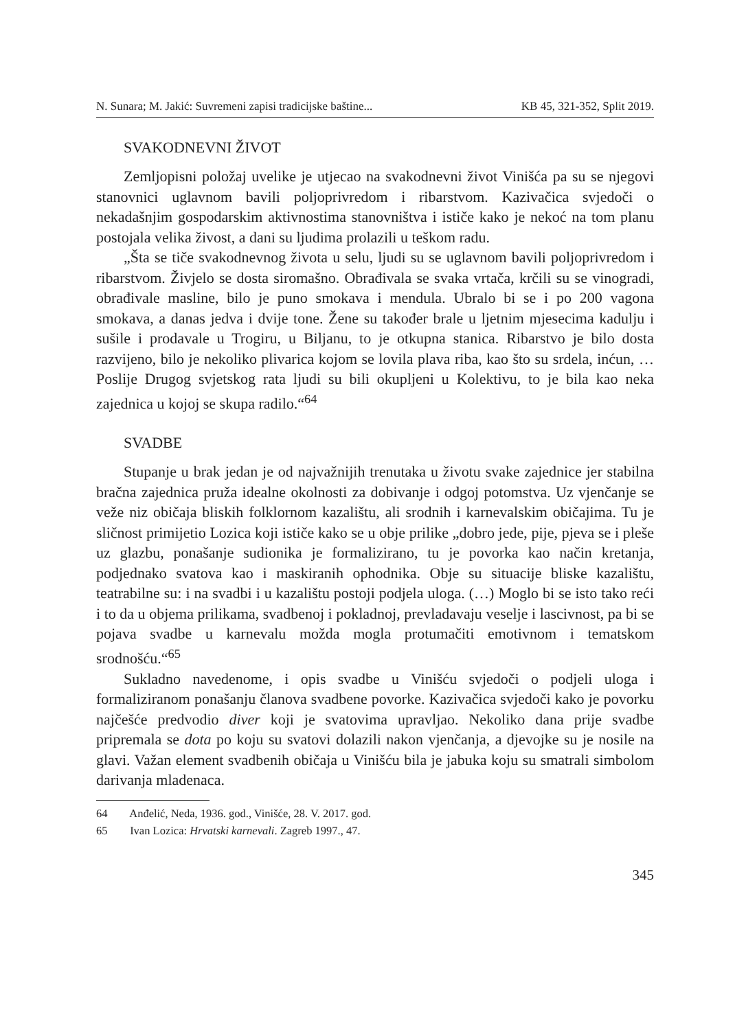N. Sunara; M. Jakić: Suvremeni zapisi tradicijske baštine... KB 45, 321-352, Split 2019.
SVAKODNEVNI ŽIVOT
Zemljopisni položaj uvelike je utjecao na svakodnevni život Vinišća pa su se njegovi stanovnici uglavnom bavili poljoprivredom i ribarstvom. Kazivačica svjedoči o nekadašnjim gospodarskim aktivnostima stanovništva i ističe kako je nekoć na tom planu postojala velika živost, a dani su ljudima prolazili u teškom radu.
„Šta se tiče svakodnevnog života u selu, ljudi su se uglavnom bavili poljoprivredom i ribarstvom. Živjelo se dosta siromašno. Obrađivala se svaka vrtača, krčili su se vinogradi, obrađivale masline, bilo je puno smokava i mendula. Ubralo bi se i po 200 vagona smokava, a danas jedva i dvije tone. Žene su također brale u ljetnim mjesecima kadulju i sušile i prodavale u Trogiru, u Biljanu, to je otkupna stanica. Ribarstvo je bilo dosta razvijeno, bilo je nekoliko plivarica kojom se lovila plava riba, kao što su srdela, inćun, … Poslije Drugog svjetskog rata ljudi su bili okupljeni u Kolektivu, to je bila kao neka zajednica u kojoj se skupa radilo.“<sup>64</sup>
SVADBE
Stupanje u brak jedan je od najvažnijih trenutaka u životu svake zajednice jer stabilna bračna zajednica pruža idealne okolnosti za dobivanje i odgoj potomstva. Uz vjenčanje se veže niz običaja bliskih folklornom kazalištu, ali srodnih i karnevalskim običajima. Tu je sličnost primijetio Lozica koji ističe kako se u obje prilike „dobro jede, pije, pjeva se i pleše uz glazbu, ponašanje sudionika je formalizirano, tu je povorka kao način kretanja, podjednako svatova kao i maskiranih ophodnika. Obje su situacije bliske kazalištu, teatrabilne su: i na svadbi i u kazalištu postoji podjela uloga. (…) Moglo bi se isto tako reći i to da u objema prilikama, svadbenoj i pokladnoj, prevladavaju veselje i lascivnost, pa bi se pojava svadbe u karnevalu možda mogla protumačiti emotivnom i tematskom srodnošću.“<sup>65</sup>
Sukladno navedenome, i opis svadbe u Vinišću svjedoči o podjeli uloga i formaliziranom ponašanju članova svadbene povorke. Kazivačica svjedoči kako je povorku najčešće predvodio diver koji je svatovima upravljao. Nekoliko dana prije svadbe pripremala se dota po koju su svatovi dolazili nakon vjenčanja, a djevojke su je nosile na glavi. Važan element svadbenih običaja u Vinišću bila je jabuka koju su smatrali simbolom darivanja mladenaca.
64 Anđelić, Neda, 1936. god., Vinišće, 28. V. 2017. god.
65 Ivan Lozica: Hrvatski karnevali. Zagreb 1997., 47.
345